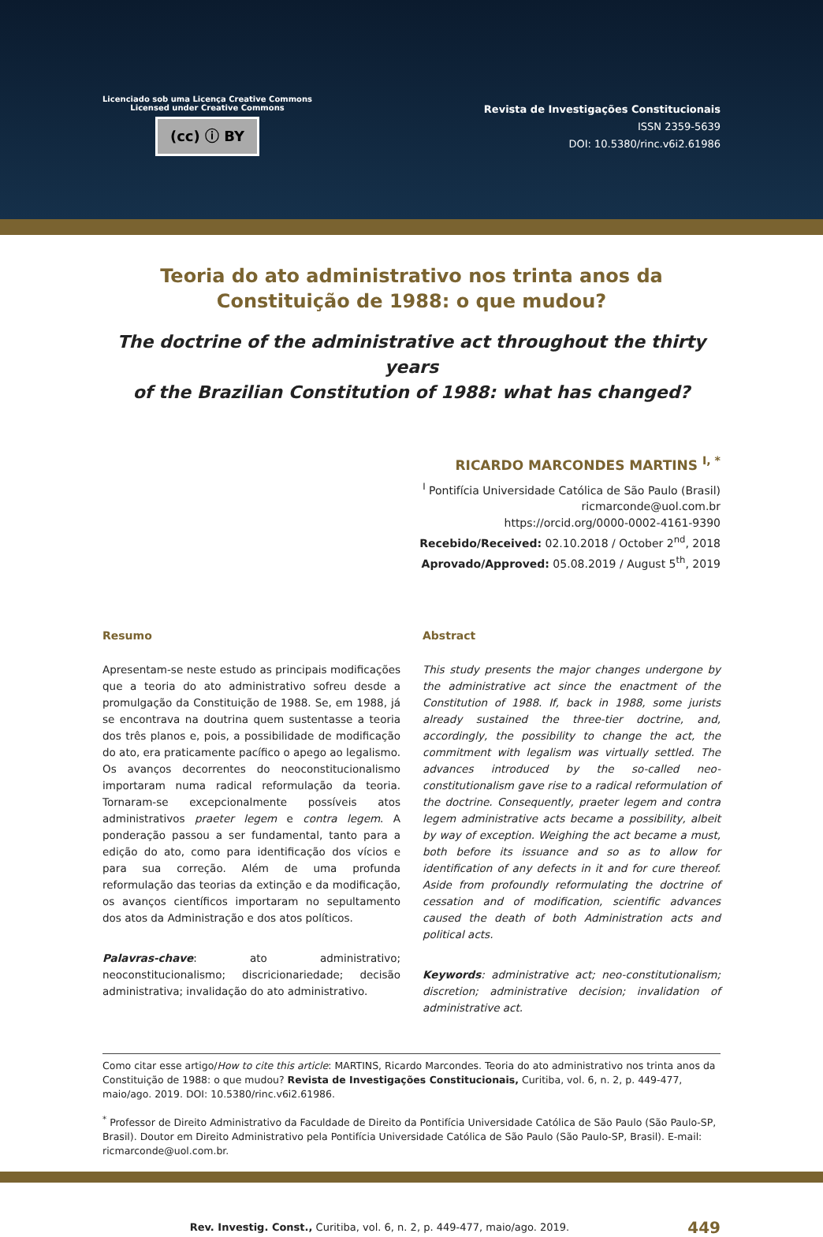Licenciado sob uma Licença Creative Commons
Licensed under Creative Commons
(cc) ⓘ BY
Revista de Investigações Constitucionais
ISSN 2359-5639
DOI: 10.5380/rinc.v6i2.61986
Teoria do ato administrativo nos trinta anos da
Constituição de 1988: o que mudou?
The doctrine of the administrative act throughout the thirty years
of the Brazilian Constitution of 1988: what has changed?
RICARDO MARCONDES MARTINS <sup>I, *</sup>
<sup>I</sup> Pontifícia Universidade Católica de São Paulo (Brasil)
ricmarconde@uol.com.br
https://orcid.org/0000-0002-4161-9390
Recebido/Received: 02.10.2018 / October 2<sup>nd</sup>, 2018
Aprovado/Approved: 05.08.2019 / August 5<sup>th</sup>, 2019
Resumo
Apresentam-se neste estudo as principais modificações que a teoria do ato administrativo sofreu desde a promulgação da Constituição de 1988. Se, em 1988, já se encontrava na doutrina quem sustentasse a teoria dos três planos e, pois, a possibilidade de modificação do ato, era praticamente pacífico o apego ao legalismo. Os avanços decorrentes do neoconstitucionalismo importaram numa radical reformulação da teoria. Tornaram-se excepcionalmente possíveis atos administrativos praeter legem e contra legem. A ponderação passou a ser fundamental, tanto para a edição do ato, como para identificação dos vícios e para sua correção. Além de uma profunda reformulação das teorias da extinção e da modificação, os avanços científicos importaram no sepultamento dos atos da Administração e dos atos políticos.
Palavras-chave: ato administrativo; neoconstitucionalismo; discricionariedade; decisão administrativa; invalidação do ato administrativo.
Abstract
This study presents the major changes undergone by the administrative act since the enactment of the Constitution of 1988. If, back in 1988, some jurists already sustained the three-tier doctrine, and, accordingly, the possibility to change the act, the commitment with legalism was virtually settled. The advances introduced by the so-called neo-constitutionalism gave rise to a radical reformulation of the doctrine. Consequently, praeter legem and contra legem administrative acts became a possibility, albeit by way of exception. Weighing the act became a must, both before its issuance and so as to allow for identification of any defects in it and for cure thereof. Aside from profoundly reformulating the doctrine of cessation and of modification, scientific advances caused the death of both Administration acts and political acts.
Keywords: administrative act; neo-constitutionalism; discretion; administrative decision; invalidation of administrative act.
Como citar esse artigo/How to cite this article: MARTINS, Ricardo Marcondes. Teoria do ato administrativo nos trinta anos da Constituição de 1988: o que mudou? Revista de Investigações Constitucionais, Curitiba, vol. 6, n. 2, p. 449-477, maio/ago. 2019. DOI: 10.5380/rinc.v6i2.61986.
<sup>*</sup> Professor de Direito Administrativo da Faculdade de Direito da Pontifícia Universidade Católica de São Paulo (São Paulo-SP, Brasil). Doutor em Direito Administrativo pela Pontifícia Universidade Católica de São Paulo (São Paulo-SP, Brasil). E-mail: ricmarconde@uol.com.br.
Rev. Investig. Const., Curitiba, vol. 6, n. 2, p. 449-477, maio/ago. 2019. 449